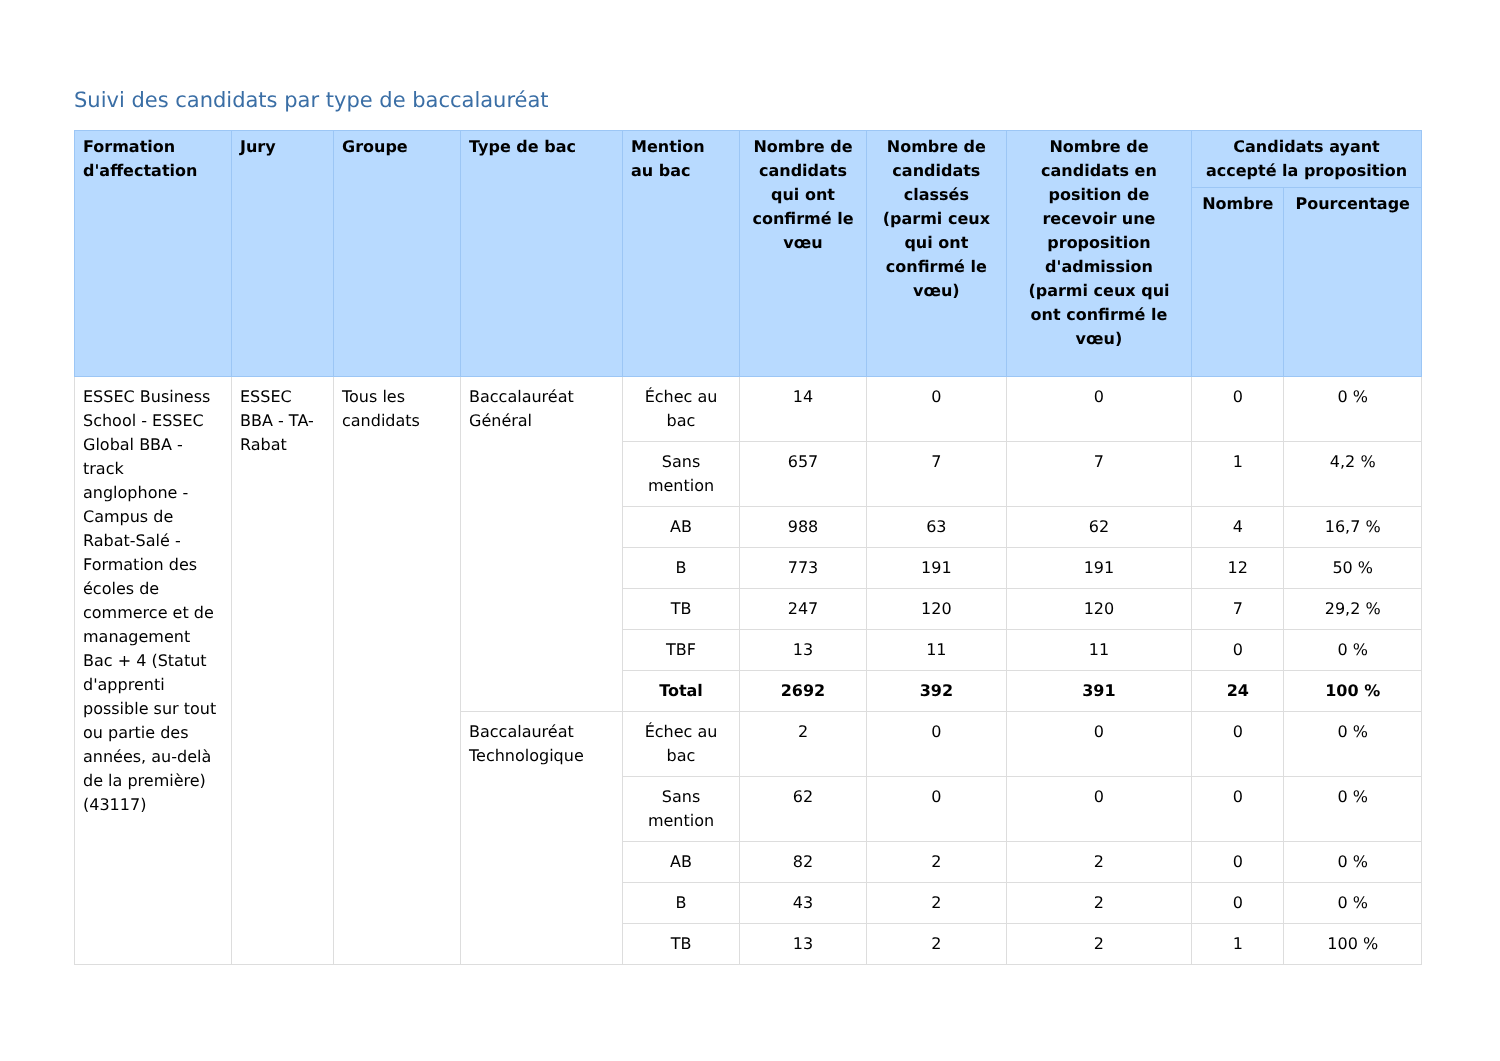Suivi des candidats par type de baccalauréat
| Formation d'affectation | Jury | Groupe | Type de bac | Mention au bac | Nombre de candidats qui ont confirmé le vœu | Nombre de candidats classés (parmi ceux qui ont confirmé le vœu) | Nombre de candidats en position de recevoir une proposition d'admission (parmi ceux qui ont confirmé le vœu) | Candidats ayant accepté la proposition | |
| --- | --- | --- | --- | --- | --- | --- | --- | --- | --- |
| | | | | | | | | Nombre | Pourcentage |
| ESSEC Business School - ESSEC Global BBA - track anglophone - Campus de Rabat-Salé - Formation des écoles de commerce et de management Bac + 4 (Statut d'apprenti possible sur tout ou partie des années, au-delà de la première) (43117) | ESSEC BBA - TA-Rabat | Tous les candidats | Baccalauréat Général | Échec au bac | 14 | 0 | 0 | 0 | 0 % |
| | | | | Sans mention | 657 | 7 | 7 | 1 | 4,2 % |
| | | | | AB | 988 | 63 | 62 | 4 | 16,7 % |
| | | | | B | 773 | 191 | 191 | 12 | 50 % |
| | | | | TB | 247 | 120 | 120 | 7 | 29,2 % |
| | | | | TBF | 13 | 11 | 11 | 0 | 0 % |
| | | | | Total | 2692 | 392 | 391 | 24 | 100 % |
| | | | Baccalauréat Technologique | Échec au bac | 2 | 0 | 0 | 0 | 0 % |
| | | | | Sans mention | 62 | 0 | 0 | 0 | 0 % |
| | | | | AB | 82 | 2 | 2 | 0 | 0 % |
| | | | | B | 43 | 2 | 2 | 0 | 0 % |
| | | | | TB | 13 | 2 | 2 | 1 | 100 % |